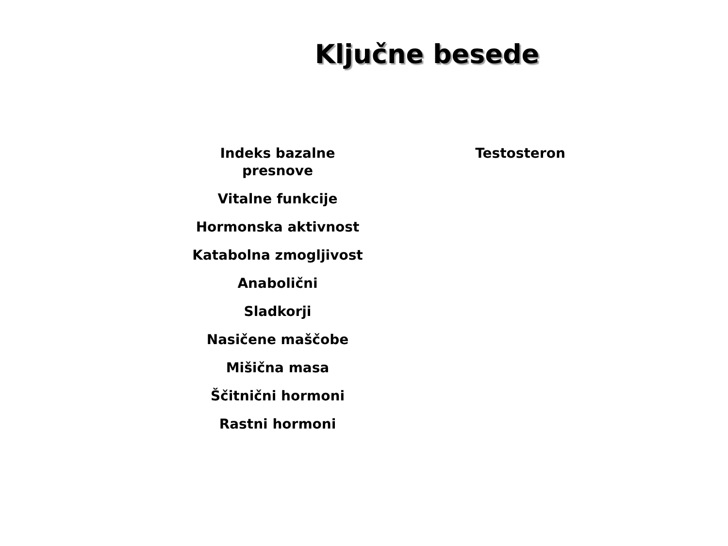Ključne besede
Indeks bazalne
presnove
Vitalne funkcije
Hormonska aktivnost
Katabolna zmogljivost
Anabolični
Sladkorji
Nasičene maščobe
Mišična masa
Ščitnični hormoni
Rastni hormoni
Testosteron